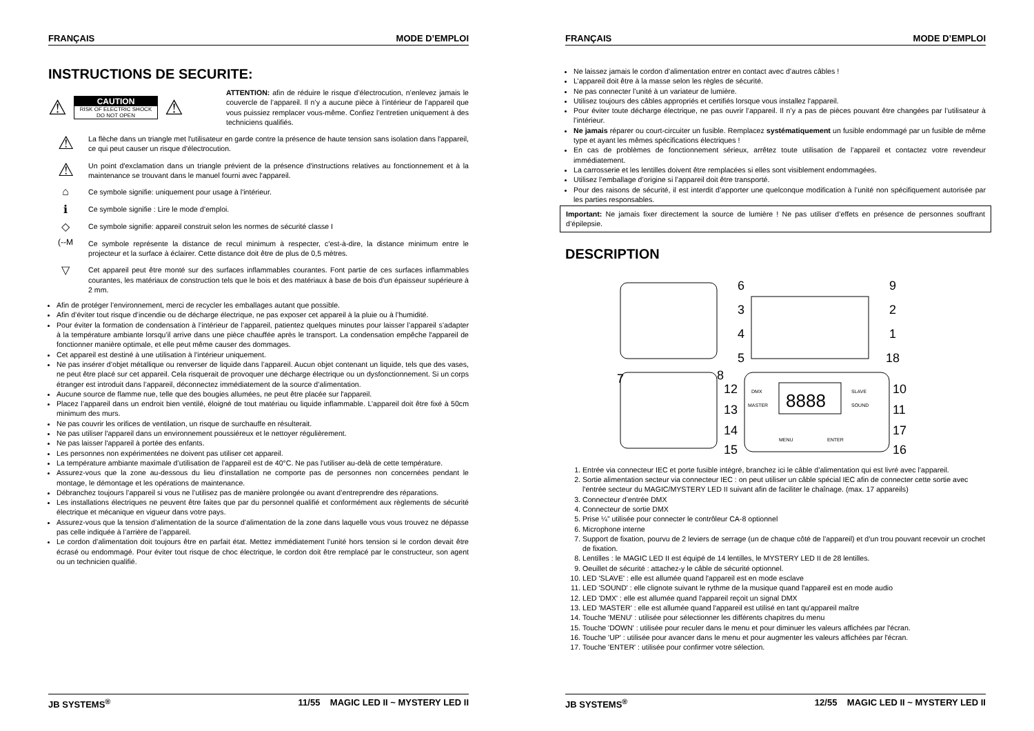FRANÇAIS MODE D’EMPLOI
INSTRUCTIONS DE SECURITE:
⚠
CAUTION
RISK OF ELECTRIC SHOCK
DO NOT OPEN
⚠
ATTENTION: afin de réduire le risque d’électrocution, n’enlevez jamais le couvercle de l’appareil. Il n’y a aucune pièce à l’intérieur de l’appareil que vous puissiez remplacer vous-même. Confiez l’entretien uniquement à des techniciens qualifiés.
⚠
La flèche dans un triangle met l'utilisateur en garde contre la présence de haute tension sans isolation dans l'appareil, ce qui peut causer un risque d'électrocution.
⚠
Un point d'exclamation dans un triangle prévient de la présence d'instructions relatives au fonctionnement et à la maintenance se trouvant dans le manuel fourni avec l'appareil.
⌂
Ce symbole signifie: uniquement pour usage à l'intérieur.
ℹ
Ce symbole signifie : Lire le mode d’emploi.
◇
Ce symbole signifie: appareil construit selon les normes de sécurité classe I
(--M
Ce symbole représente la distance de recul minimum à respecter, c'est-à-dire, la distance minimum entre le projecteur et la surface à éclairer. Cette distance doit être de plus de 0,5 mètres.
▽
Cet appareil peut être monté sur des surfaces inflammables courantes. Font partie de ces surfaces inflammables courantes, les matériaux de construction tels que le bois et des matériaux à base de bois d'un épaisseur supérieure à 2 mm.
Afin de protéger l’environnement, merci de recycler les emballages autant que possible.
Afin d’éviter tout risque d’incendie ou de décharge électrique, ne pas exposer cet appareil à la pluie ou à l’humidité.
Pour éviter la formation de condensation à l’intérieur de l’appareil, patientez quelques minutes pour laisser l’appareil s’adapter à la température ambiante lorsqu’il arrive dans une pièce chauffée après le transport. La condensation empêche l'appareil de fonctionner manière optimale, et elle peut même causer des dommages.
Cet appareil est destiné à une utilisation à l’intérieur uniquement.
Ne pas insérer d’objet métallique ou renverser de liquide dans l’appareil. Aucun objet contenant un liquide, tels que des vases, ne peut être placé sur cet appareil. Cela risquerait de provoquer une décharge électrique ou un dysfonctionnement. Si un corps étranger est introduit dans l’appareil, déconnectez immédiatement de la source d’alimentation.
Aucune source de flamme nue, telle que des bougies allumées, ne peut être placée sur l'appareil.
Placez l’appareil dans un endroit bien ventilé, éloigné de tout matériau ou liquide inflammable. L’appareil doit être fixé à 50cm minimum des murs.
Ne pas couvrir les orifices de ventilation, un risque de surchauffe en résulterait.
Ne pas utiliser l'appareil dans un environnement poussiéreux et le nettoyer régulièrement.
Ne pas laisser l'appareil à portée des enfants.
Les personnes non expérimentées ne doivent pas utiliser cet appareil.
La température ambiante maximale d’utilisation de l’appareil est de 40°C. Ne pas l’utiliser au-delà de cette température.
Assurez-vous que la zone au-dessous du lieu d’installation ne comporte pas de personnes non concernées pendant le montage, le démontage et les opérations de maintenance.
Débranchez toujours l’appareil si vous ne l’utilisez pas de manière prolongée ou avant d’entreprendre des réparations.
Les installations électriques ne peuvent être faites que par du personnel qualifié et conformément aux règlements de sécurité électrique et mécanique en vigueur dans votre pays.
Assurez-vous que la tension d’alimentation de la source d’alimentation de la zone dans laquelle vous vous trouvez ne dépasse pas celle indiquée à l’arrière de l’appareil.
Le cordon d’alimentation doit toujours être en parfait état. Mettez immédiatement l’unité hors tension si le cordon devait être écrasé ou endommagé. Pour éviter tout risque de choc électrique, le cordon doit être remplacé par le constructeur, son agent ou un technicien qualifié.
JB SYSTEMS<sup>®</sup> 11/55 MAGIC LED II ~ MYSTERY LED II
FRANÇAIS MODE D’EMPLOI
Ne laissez jamais le cordon d’alimentation entrer en contact avec d’autres câbles !
L’appareil doit être à la masse selon les règles de sécurité.
Ne pas connecter l’unité à un variateur de lumière.
Utilisez toujours des câbles appropriés et certifiés lorsque vous installez l'appareil.
Pour éviter toute décharge électrique, ne pas ouvrir l’appareil. Il n’y a pas de pièces pouvant être changées par l’utilisateur à l’intérieur.
Ne jamais réparer ou court-circuiter un fusible. Remplacez systématiquement un fusible endommagé par un fusible de même type et ayant les mêmes spécifications électriques !
En cas de problèmes de fonctionnement sérieux, arrêtez toute utilisation de l’appareil et contactez votre revendeur immédiatement.
La carrosserie et les lentilles doivent être remplacées si elles sont visiblement endommagées.
Utilisez l’emballage d’origine si l’appareil doit être transporté.
Pour des raisons de sécurité, il est interdit d’apporter une quelconque modification à l’unité non spécifiquement autorisée par les parties responsables.
Important: Ne jamais fixer directement la source de lumière ! Ne pas utiliser d’effets en présence de personnes souffrant d’épilepsie.
DESCRIPTION
6
3
4
5
9
2
1
18
7
8
12
13
14
15
10
11
17
16
8888
DMX
MASTER
SLAVE
SOUND
MENU
ENTER
1. Entrée via connecteur IEC et porte fusible intégré, branchez ici le câble d’alimentation qui est livré avec l’appareil.
2. Sortie alimentation secteur via connecteur IEC : on peut utiliser un câble spécial IEC afin de connecter cette sortie avec l'entrée secteur du MAGIC/MYSTERY LED II suivant afin de faciliter le chaînage. (max. 17 appareils)
3. Connecteur d’entrée DMX
4. Connecteur de sortie DMX
5. Prise ¼” utilisée pour connecter le contrôleur CA-8 optionnel
6. Microphone interne
7. Support de fixation, pourvu de 2 leviers de serrage (un de chaque côté de l’appareil) et d’un trou pouvant recevoir un crochet de fixation.
8. Lentilles : le MAGIC LED II est équipé de 14 lentilles, le MYSTERY LED II de 28 lentilles.
9. Oeuillet de sécurité : attachez-y le câble de sécurité optionnel.
10. LED 'SLAVE' : elle est allumée quand l'appareil est en mode esclave
11. LED 'SOUND' : elle clignote suivant le rythme de la musique quand l'appareil est en mode audio
12. LED 'DMX' : elle est allumée quand l'appareil reçoit un signal DMX
13. LED 'MASTER' : elle est allumée quand l'appareil est utilisé en tant qu'appareil maître
14. Touche 'MENU' : utilisée pour sélectionner les différents chapitres du menu
15. Touche 'DOWN' : utilisée pour reculer dans le menu et pour diminuer les valeurs affichées par l'écran.
16. Touche 'UP' : utilisée pour avancer dans le menu et pour augmenter les valeurs affichées par l'écran.
17. Touche 'ENTER' : utilisée pour confirmer votre sélection.
JB SYSTEMS<sup>®</sup> 12/55 MAGIC LED II ~ MYSTERY LED II